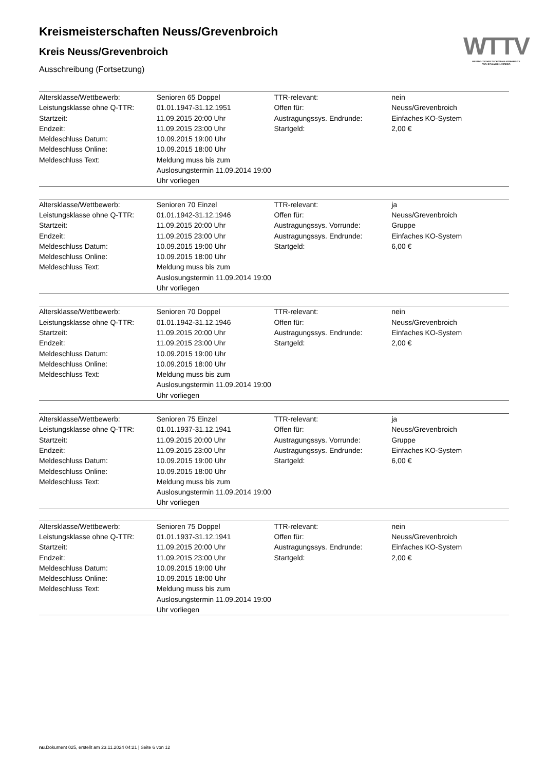WTTV
WESTDEUTSCHER TISCHTENNIS-VERBAND E.V.
FAIR. DYNAMISCH. VEREINT.
Kreismeisterschaften Neuss/Grevenbroich
Kreis Neuss/Grevenbroich
Ausschreibung (Fortsetzung)
| Altersklasse/Wettbewerb: | Senioren 65 Doppel | TTR-relevant: | nein |
| Leistungsklasse ohne Q-TTR: | 01.01.1947-31.12.1951 | Offen für: | Neuss/Grevenbroich |
| Startzeit: | 11.09.2015 20:00 Uhr | Austragungssys. Endrunde: | Einfaches KO-System |
| Endzeit: | 11.09.2015 23:00 Uhr | Startgeld: | 2,00 € |
| Meldeschluss Datum: | 10.09.2015 19:00 Uhr | | |
| Meldeschluss Online: | 10.09.2015 18:00 Uhr | | |
| Meldeschluss Text: | Meldung muss bis zum Auslosungstermin 11.09.2014 19:00 Uhr vorliegen | | |
| Altersklasse/Wettbewerb: | Senioren 70 Einzel | TTR-relevant: | ja |
| Leistungsklasse ohne Q-TTR: | 01.01.1942-31.12.1946 | Offen für: | Neuss/Grevenbroich |
| Startzeit: | 11.09.2015 20:00 Uhr | Austragungssys. Vorrunde: | Gruppe |
| Endzeit: | 11.09.2015 23:00 Uhr | Austragungssys. Endrunde: | Einfaches KO-System |
| Meldeschluss Datum: | 10.09.2015 19:00 Uhr | Startgeld: | 6,00 € |
| Meldeschluss Online: | 10.09.2015 18:00 Uhr | | |
| Meldeschluss Text: | Meldung muss bis zum Auslosungstermin 11.09.2014 19:00 Uhr vorliegen | | |
| Altersklasse/Wettbewerb: | Senioren 70 Doppel | TTR-relevant: | nein |
| Leistungsklasse ohne Q-TTR: | 01.01.1942-31.12.1946 | Offen für: | Neuss/Grevenbroich |
| Startzeit: | 11.09.2015 20:00 Uhr | Austragungssys. Endrunde: | Einfaches KO-System |
| Endzeit: | 11.09.2015 23:00 Uhr | Startgeld: | 2,00 € |
| Meldeschluss Datum: | 10.09.2015 19:00 Uhr | | |
| Meldeschluss Online: | 10.09.2015 18:00 Uhr | | |
| Meldeschluss Text: | Meldung muss bis zum Auslosungstermin 11.09.2014 19:00 Uhr vorliegen | | |
| Altersklasse/Wettbewerb: | Senioren 75 Einzel | TTR-relevant: | ja |
| Leistungsklasse ohne Q-TTR: | 01.01.1937-31.12.1941 | Offen für: | Neuss/Grevenbroich |
| Startzeit: | 11.09.2015 20:00 Uhr | Austragungssys. Vorrunde: | Gruppe |
| Endzeit: | 11.09.2015 23:00 Uhr | Austragungssys. Endrunde: | Einfaches KO-System |
| Meldeschluss Datum: | 10.09.2015 19:00 Uhr | Startgeld: | 6,00 € |
| Meldeschluss Online: | 10.09.2015 18:00 Uhr | | |
| Meldeschluss Text: | Meldung muss bis zum Auslosungstermin 11.09.2014 19:00 Uhr vorliegen | | |
| Altersklasse/Wettbewerb: | Senioren 75 Doppel | TTR-relevant: | nein |
| Leistungsklasse ohne Q-TTR: | 01.01.1937-31.12.1941 | Offen für: | Neuss/Grevenbroich |
| Startzeit: | 11.09.2015 20:00 Uhr | Austragungssys. Endrunde: | Einfaches KO-System |
| Endzeit: | 11.09.2015 23:00 Uhr | Startgeld: | 2,00 € |
| Meldeschluss Datum: | 10.09.2015 19:00 Uhr | | |
| Meldeschluss Online: | 10.09.2015 18:00 Uhr | | |
| Meldeschluss Text: | Meldung muss bis zum Auslosungstermin 11.09.2014 19:00 Uhr vorliegen | | |
nu.Dokument 025, erstellt am 23.11.2024 04:21 | Seite 6 von 12